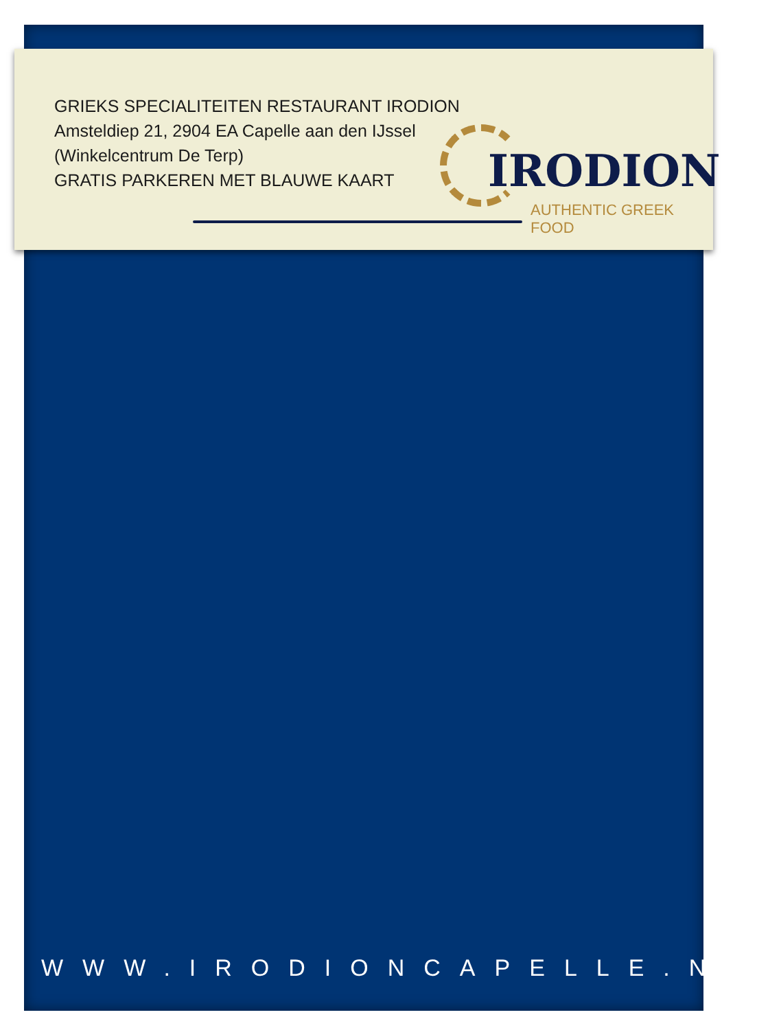GRIEKS SPECIALITEITEN RESTAURANT IRODION
Amsteldiep 21, 2904 EA Capelle aan den IJssel
(Winkelcentrum De Terp)
GRATIS PARKEREN MET BLAUWE KAART
IRODION
AUTHENTIC GREEK FOOD
WWW.IRODIONCAPELLE.NL